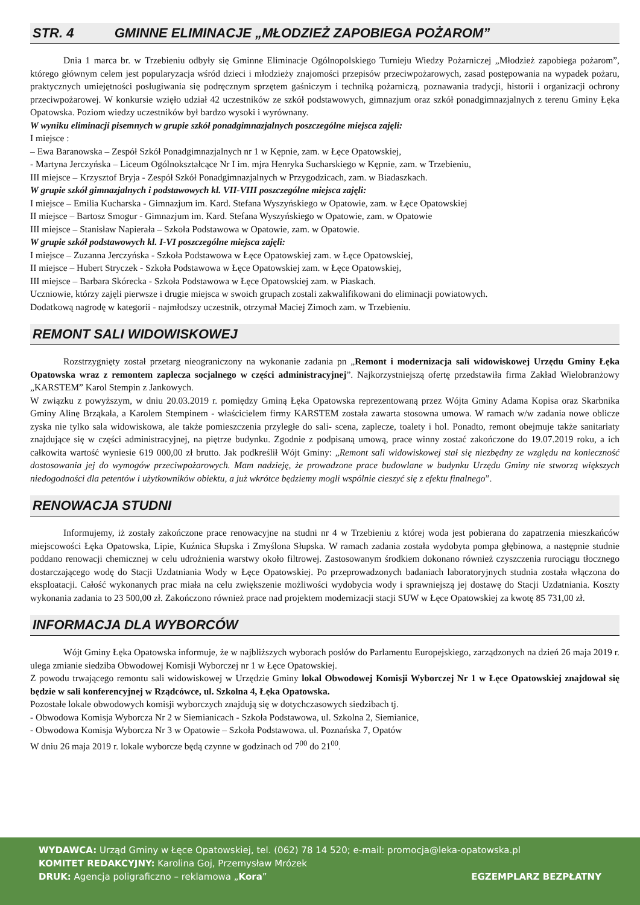STR. 4 GMINNE ELIMINACJE „MŁODZIEŻ ZAPOBIEGA POŻAROM”
Dnia 1 marca br. w Trzebieniu odbyły się Gminne Eliminacje Ogólnopolskiego Turnieju Wiedzy Pożarniczej „Młodzież zapobiega pożarom”, którego głównym celem jest popularyzacja wśród dzieci i młodzieży znajomości przepisów przeciwpożarowych, zasad postępowania na wypadek pożaru, praktycznych umiejętności posługiwania się podręcznym sprzętem gaśniczym i techniką pożarniczą, poznawania tradycji, historii i organizacji ochrony przeciwpożarowej. W konkursie wzięło udział 42 uczestników ze szkół podstawowych, gimnazjum oraz szkół ponadgimnazjalnych z terenu Gminy Łęka Opatowska. Poziom wiedzy uczestników był bardzo wysoki i wyrównany.
W wyniku eliminacji pisemnych w grupie szkół ponadgimnazjalnych poszczególne miejsca zajęli:
I miejsce :
– Ewa Baranowska – Zespół Szkół Ponadgimnazjalnych nr 1 w Kępnie, zam. w Łęce Opatowskiej,
- Martyna Jerczyńska – Liceum Ogólnokształcące Nr I im. mjra Henryka Sucharskiego w Kępnie, zam. w Trzebieniu,
III miejsce – Krzysztof Bryja - Zespół Szkół Ponadgimnazjalnych w Przygodzicach, zam. w Biadaszkach.
W grupie szkół gimnazjalnych i podstawowych kl. VII-VIII poszczególne miejsca zajęli:
I miejsce – Emilia Kucharska - Gimnazjum im. Kard. Stefana Wyszyńskiego w Opatowie, zam. w Łęce Opatowskiej
II miejsce – Bartosz Smogur - Gimnazjum im. Kard. Stefana Wyszyńskiego w Opatowie, zam. w Opatowie
III miejsce – Stanisław Napierała – Szkoła Podstawowa w Opatowie, zam. w Opatowie.
W grupie szkół podstawowych kl. I-VI poszczególne miejsca zajęli:
I miejsce – Zuzanna Jerczyńska - Szkoła Podstawowa w Łęce Opatowskiej zam. w Łęce Opatowskiej,
II miejsce – Hubert Stryczek - Szkoła Podstawowa w Łęce Opatowskiej zam. w Łęce Opatowskiej,
III miejsce – Barbara Skórecka - Szkoła Podstawowa w Łęce Opatowskiej zam. w Piaskach.
Uczniowie, którzy zajęli pierwsze i drugie miejsca w swoich grupach zostali zakwalifikowani do eliminacji powiatowych.
Dodatkową nagrodę w kategorii - najmłodszy uczestnik, otrzymał Maciej Zimoch zam. w Trzebieniu.
REMONT SALI WIDOWISKOWEJ
Rozstrzygnięty został przetarg nieograniczony na wykonanie zadania pn „Remont i modernizacja sali widowiskowej Urzędu Gminy Łęka Opatowska wraz z remontem zaplecza socjalnego w części administracyjnej”. Najkorzystniejszą ofertę przedstawiła firma Zakład Wielobranżowy „KARSTEM” Karol Stempin z Jankowych.
W związku z powyższym, w dniu 20.03.2019 r. pomiędzy Gminą Łęka Opatowska reprezentowaną przez Wójta Gminy Adama Kopisa oraz Skarbnika Gminy Alinę Brząkała, a Karolem Stempinem - właścicielem firmy KARSTEM została zawarta stosowna umowa. W ramach w/w zadania nowe oblicze zyska nie tylko sala widowiskowa, ale także pomieszczenia przyległe do sali- scena, zaplecze, toalety i hol. Ponadto, remont obejmuje także sanitariaty znajdujące się w części administracyjnej, na piętrze budynku. Zgodnie z podpisaną umową, prace winny zostać zakończone do 19.07.2019 roku, a ich całkowita wartość wyniesie 619 000,00 zł brutto. Jak podkreślił Wójt Gminy: „Remont sali widowiskowej stał się niezbędny ze względu na konieczność dostosowania jej do wymogów przeciwpożarowych. Mam nadzieję, że prowadzone prace budowlane w budynku Urzędu Gminy nie stworzą większych niedogodności dla petentów i użytkowników obiektu, a już wkrótce będziemy mogli wspólnie cieszyć się z efektu finalnego”.
RENOWACJA STUDNI
Informujemy, iż zostały zakończone prace renowacyjne na studni nr 4 w Trzebieniu z której woda jest pobierana do zapatrzenia mieszkańców miejscowości Łęka Opatowska, Lipie, Kuźnica Słupska i Zmyślona Słupska. W ramach zadania została wydobyta pompa głębinowa, a następnie studnie poddano renowacji chemicznej w celu udrożnienia warstwy około filtrowej. Zastosowanym środkiem dokonano również czyszczenia rurociągu tłocznego dostarczającego wodę do Stacji Uzdatniania Wody w Łęce Opatowskiej. Po przeprowadzonych badaniach laboratoryjnych studnia została włączona do eksploatacji. Całość wykonanych prac miała na celu zwiększenie możliwości wydobycia wody i sprawniejszą jej dostawę do Stacji Uzdatniania. Koszty wykonania zadania to 23 500,00 zł. Zakończono również prace nad projektem modernizacji stacji SUW w Łęce Opatowskiej za kwotę 85 731,00 zł.
INFORMACJA DLA WYBORCÓW
Wójt Gminy Łęka Opatowska informuje, że w najbliższych wyborach posłów do Parlamentu Europejskiego, zarządzonych na dzień 26 maja 2019 r. ulega zmianie siedziba Obwodowej Komisji Wyborczej nr 1 w Łęce Opatowskiej.
Z powodu trwającego remontu sali widowiskowej w Urzędzie Gminy lokal Obwodowej Komisji Wyborczej Nr 1 w Łęce Opatowskiej znajdował się będzie w sali konferencyjnej w Rządcówce, ul. Szkolna 4, Łęka Opatowska.
Pozostałe lokale obwodowych komisji wyborczych znajdują się w dotychczasowych siedzibach tj.
- Obwodowa Komisja Wyborcza Nr 2 w Siemianicach - Szkoła Podstawowa, ul. Szkolna 2, Siemianice,
- Obwodowa Komisja Wyborcza Nr 3 w Opatowie – Szkoła Podstawowa. ul. Poznańska 7, Opatów
W dniu 26 maja 2019 r. lokale wyborcze będą czynne w godzinach od 7<sup>00</sup> do 21<sup>00</sup>.
WYDAWCA: Urząd Gminy w Łęce Opatowskiej, tel. (062) 78 14 520; e-mail: promocja@leka-opatowska.pl
KOMITET REDAKCYJNY: Karolina Goj, Przemysław Mrózek
DRUK: Agencja poligraficzno – reklamowa „Kora” EGZEMPLARZ BEZPŁATNY